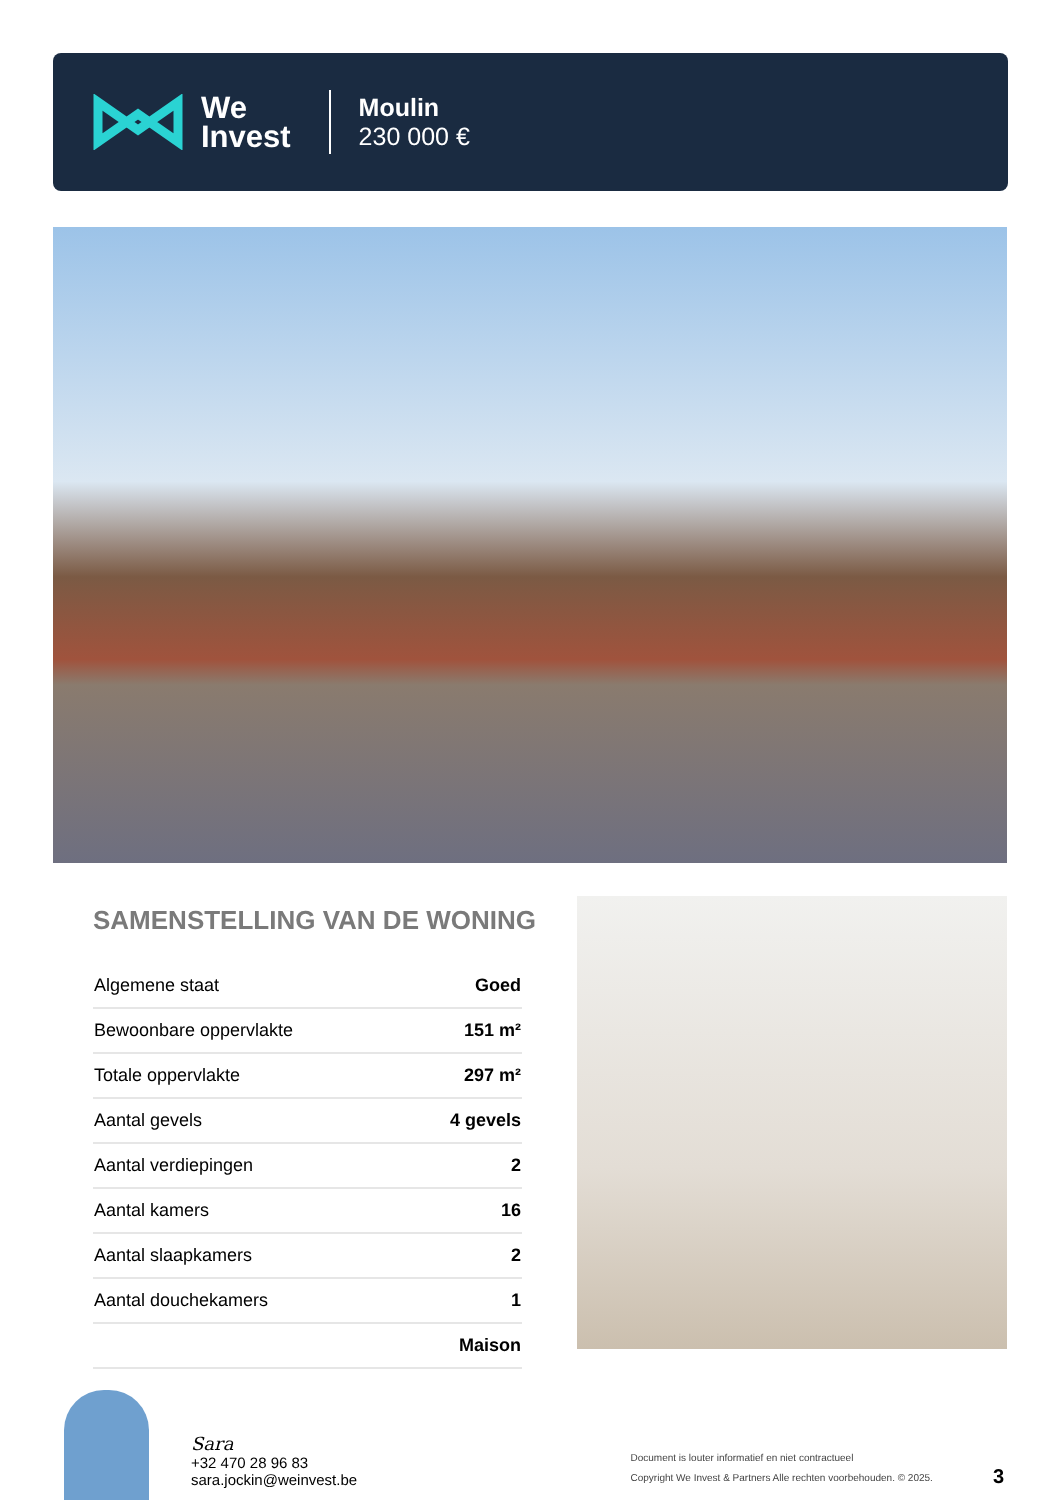We
Invest
Moulin
230 000 €
SAMENSTELLING VAN DE WONING
| Algemene staat | Goed |
| Bewoonbare oppervlakte | 151 m² |
| Totale oppervlakte | 297 m² |
| Aantal gevels | 4 gevels |
| Aantal verdiepingen | 2 |
| Aantal kamers | 16 |
| Aantal slaapkamers | 2 |
| Aantal douchekamers | 1 |
| | Maison |
Sara
+32 470 28 96 83
sara.jockin@weinvest.be
Document is louter informatief en niet contractueel
Copyright We Invest & Partners Alle rechten voorbehouden. © 2025.
3